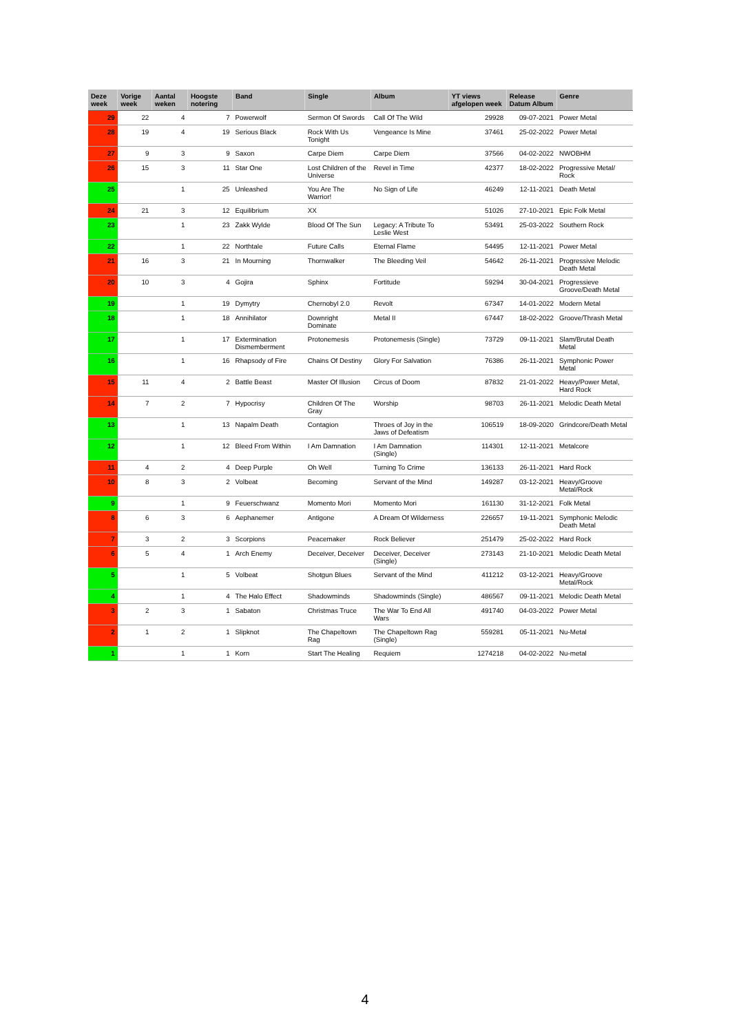| Deze week | Vorige week | Aantal weken | Hoogste notering | Band | Single | Album | YT views afgelopen week | Release Datum Album | Genre |
| --- | --- | --- | --- | --- | --- | --- | --- | --- | --- |
| 29 | 22 | 4 | 7 | Powerwolf | Sermon Of Swords | Call Of The Wild | 29928 | 09-07-2021 | Power Metal |
| 28 | 19 | 4 | 19 | Serious Black | Rock With Us Tonight | Vengeance Is Mine | 37461 | 25-02-2022 | Power Metal |
| 27 | 9 | 3 | 9 | Saxon | Carpe Diem | Carpe Diem | 37566 | 04-02-2022 | NWOBHM |
| 26 | 15 | 3 | 11 | Star One | Lost Children of the Universe | Revel in Time | 42377 | 18-02-2022 | Progressive Metal/ Rock |
| 25 | | 1 | 25 | Unleashed | You Are The Warrior! | No Sign of Life | 46249 | 12-11-2021 | Death Metal |
| 24 | 21 | 3 | 12 | Equilibrium | XX | | 51026 | 27-10-2021 | Epic Folk Metal |
| 23 | | 1 | 23 | Zakk Wylde | Blood Of The Sun | Legacy: A Tribute To Leslie West | 53491 | 25-03-2022 | Southern Rock |
| 22 | | 1 | 22 | Northtale | Future Calls | Eternal Flame | 54495 | 12-11-2021 | Power Metal |
| 21 | 16 | 3 | 21 | In Mourning | Thornwalker | The Bleeding Veil | 54642 | 26-11-2021 | Progressive Melodic Death Metal |
| 20 | 10 | 3 | 4 | Gojira | Sphinx | Fortitude | 59294 | 30-04-2021 | Progressieve Groove/Death Metal |
| 19 | | 1 | 19 | Dymytry | Chernobyl 2.0 | Revolt | 67347 | 14-01-2022 | Modern Metal |
| 18 | | 1 | 18 | Annihilator | Downright Dominate | Metal II | 67447 | 18-02-2022 | Groove/Thrash Metal |
| 17 | | 1 | 17 | Extermination Dismemberment | Protonemesis | Protonemesis (Single) | 73729 | 09-11-2021 | Slam/Brutal Death Metal |
| 16 | | 1 | 16 | Rhapsody of Fire | Chains Of Destiny | Glory For Salvation | 76386 | 26-11-2021 | Symphonic Power Metal |
| 15 | 11 | 4 | 2 | Battle Beast | Master Of Illusion | Circus of Doom | 87832 | 21-01-2022 | Heavy/Power Metal, Hard Rock |
| 14 | 7 | 2 | 7 | Hypocrisy | Children Of The Gray | Worship | 98703 | 26-11-2021 | Melodic Death Metal |
| 13 | | 1 | 13 | Napalm Death | Contagion | Throes of Joy in the Jaws of Defeatism | 106519 | 18-09-2020 | Grindcore/Death Metal |
| 12 | | 1 | 12 | Bleed From Within | I Am Damnation | I Am Damnation (Single) | 114301 | 12-11-2021 | Metalcore |
| 11 | 4 | 2 | 4 | Deep Purple | Oh Well | Turning To Crime | 136133 | 26-11-2021 | Hard Rock |
| 10 | 8 | 3 | 2 | Volbeat | Becoming | Servant of the Mind | 149287 | 03-12-2021 | Heavy/Groove Metal/Rock |
| 9 | | 1 | 9 | Feuerschwanz | Momento Mori | Momento Mori | 161130 | 31-12-2021 | Folk Metal |
| 8 | 6 | 3 | 6 | Aephanemer | Antigone | A Dream Of Wilderness | 226657 | 19-11-2021 | Symphonic Melodic Death Metal |
| 7 | 3 | 2 | 3 | Scorpions | Peacemaker | Rock Believer | 251479 | 25-02-2022 | Hard Rock |
| 6 | 5 | 4 | 1 | Arch Enemy | Deceiver, Deceiver | Deceiver, Deceiver (Single) | 273143 | 21-10-2021 | Melodic Death Metal |
| 5 | | 1 | 5 | Volbeat | Shotgun Blues | Servant of the Mind | 411212 | 03-12-2021 | Heavy/Groove Metal/Rock |
| 4 | | 1 | 4 | The Halo Effect | Shadowminds | Shadowminds (Single) | 486567 | 09-11-2021 | Melodic Death Metal |
| 3 | 2 | 3 | 1 | Sabaton | Christmas Truce | The War To End All Wars | 491740 | 04-03-2022 | Power Metal |
| 2 | 1 | 2 | 1 | Slipknot | The Chapeltown Rag | The Chapeltown Rag (Single) | 559281 | 05-11-2021 | Nu-Metal |
| 1 | | 1 | 1 | Korn | Start The Healing | Requiem | 1274218 | 04-02-2022 | Nu-metal |
4